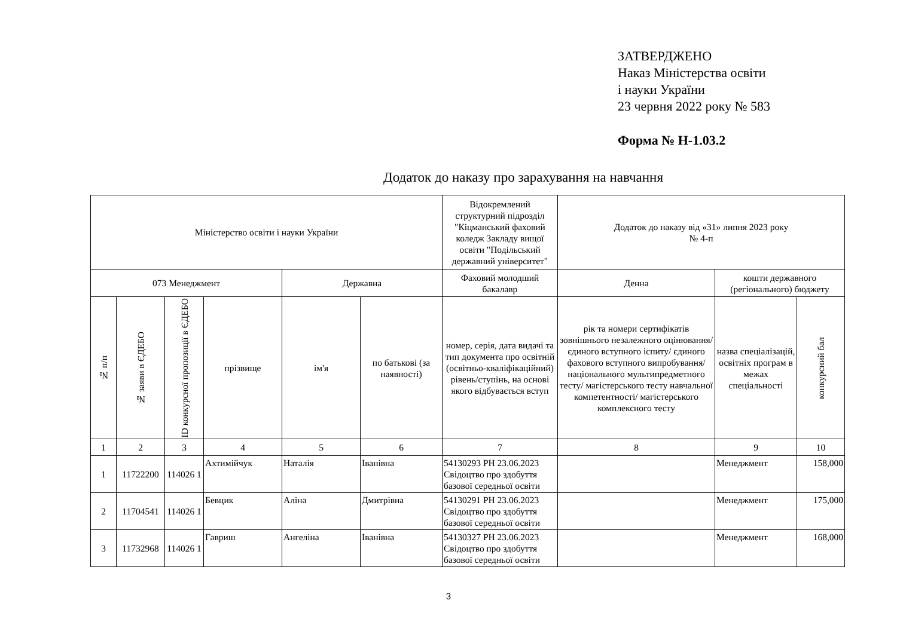ЗАТВЕРДЖЕНО
Наказ Міністерства освіти
і науки України
23 червня 2022 року № 583
Форма № Н-1.03.2
Додаток до наказу про зарахування на навчання
| Міністерство освіти і науки України | | | | | | Відокремлений структурний підрозділ "Кіцманський фаховий коледж Закладу вищої освіти "Подільський державний університет" | Додаток до наказу від «31» липня 2023 року № 4-п | | |
| 073 Менеджмент | | | | Державна | | Фаховий молодший бакалавр | Денна | кошти державного (регіонального) бюджету | |
| № п/п | № заяви в ЄДЕБО | ID конкурсної пропозиції в ЄДЕБО | прізвище | ім'я | по батькові (за наявності) | номер, серія, дата видачі та тип документа про освітній (освітньо-кваліфікаційний) рівень/ступінь, на основі якого відбувається вступ | рік та номери сертифікатів зовнішнього незалежного оцінювання/ єдиного вступного іспиту/ єдиного фахового вступного випробування/ національного мультипредметного тесту/ магістерського тесту навчальної компетентності/ магістерського комплексного тесту | назва спеціалізацій, освітніх програм в межах спеціальності | конкурсний бал |
| 1 | 2 | 3 | 4 | 5 | 6 | 7 | 8 | 9 | 10 |
| 1 | 11722200 | 114026 1 | Ахтимійчук | Наталія | Іванівна | 54130293 PH 23.06.2023 Свідоцтво про здобуття базової середньої освіти | | Менеджмент | 158,000 |
| 2 | 11704541 | 114026 1 | Бевцик | Аліна | Дмитрівна | 54130291 PH 23.06.2023 Свідоцтво про здобуття базової середньої освіти | | Менеджмент | 175,000 |
| 3 | 11732968 | 114026 1 | Гавриш | Ангеліна | Іванівна | 54130327 PH 23.06.2023 Свідоцтво про здобуття базової середньої освіти | | Менеджмент | 168,000 |
3